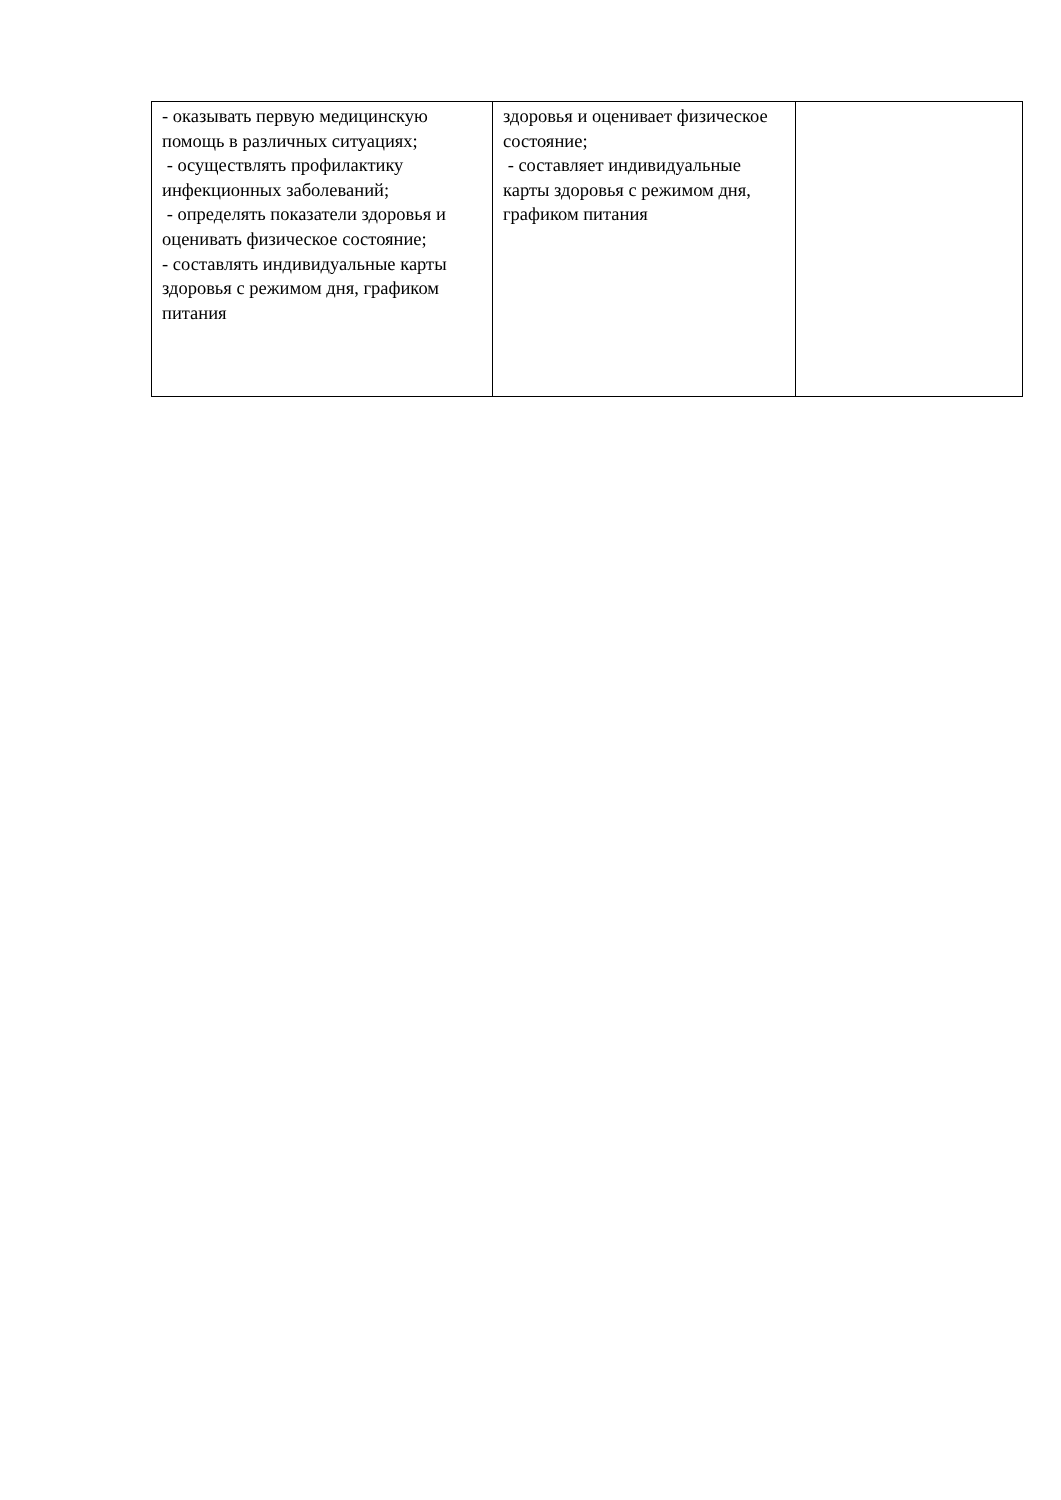| - оказывать первую медицинскую помощь в различных ситуациях; - осуществлять профилактику инфекционных заболеваний; - определять показатели здоровья и оценивать физическое состояние; - составлять индивидуальные карты здоровья с режимом дня, графиком питания | здоровья и оценивает физическое состояние; - составляет индивидуальные карты здоровья с режимом дня, графиком питания | |